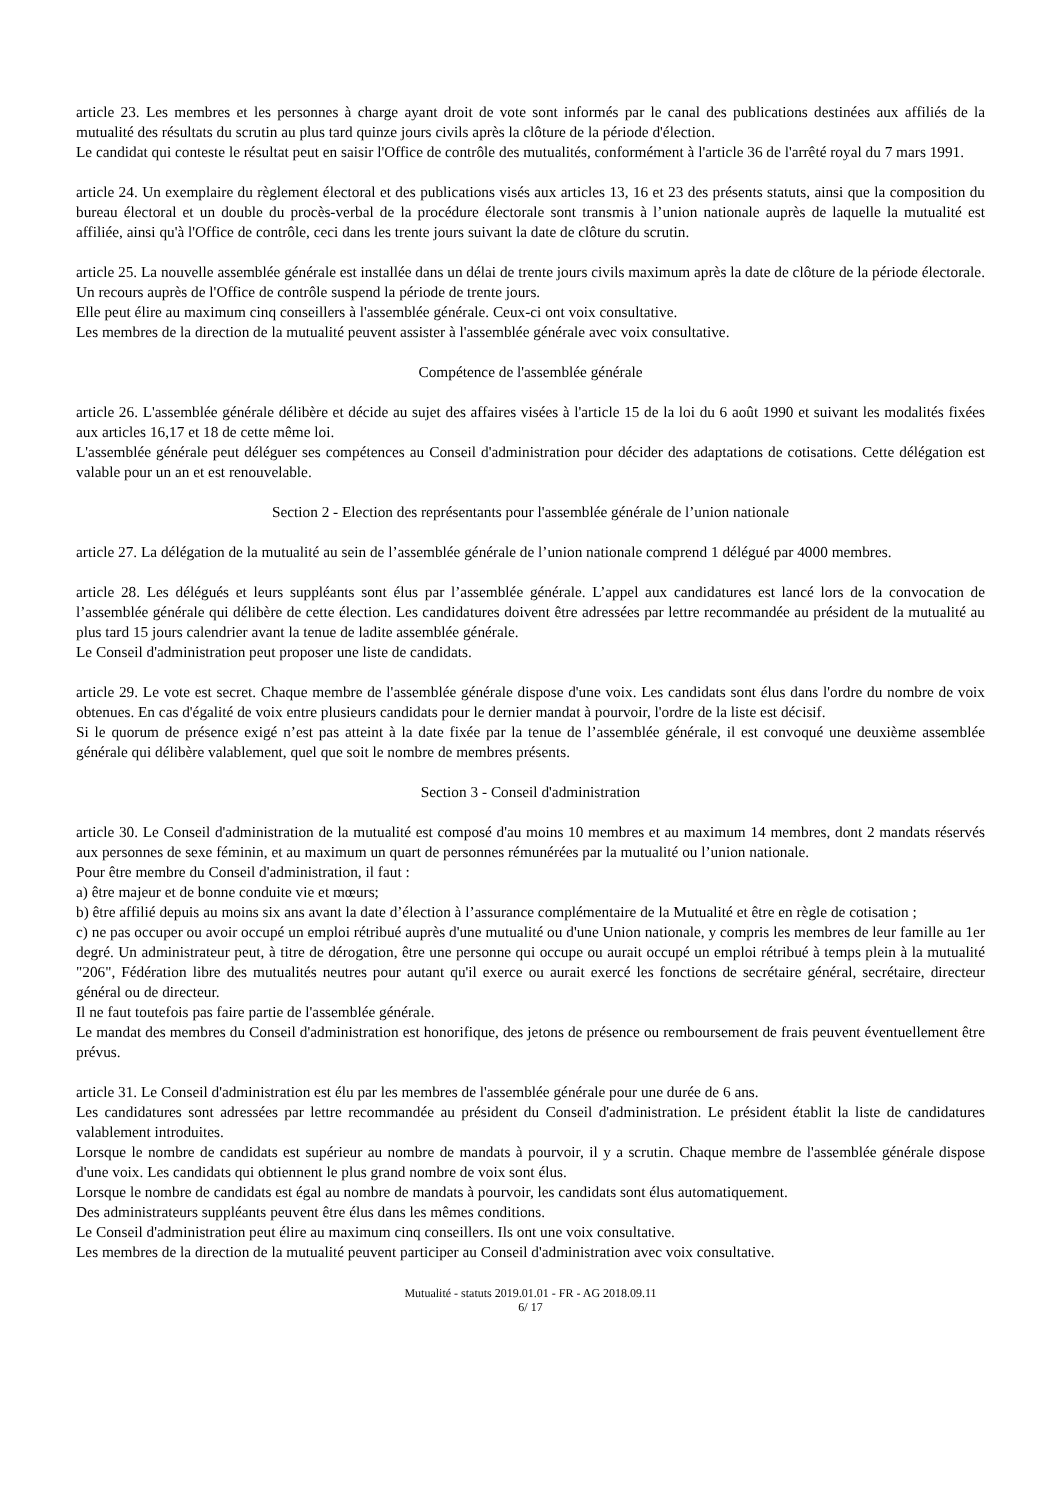article 23. Les membres et les personnes à charge ayant droit de vote sont informés par le canal des publications destinées aux affiliés de la mutualité des résultats du scrutin au plus tard quinze jours civils après la clôture de la période d'élection.
Le candidat qui conteste le résultat peut en saisir l'Office de contrôle des mutualités, conformément à l'article 36 de l'arrêté royal du 7 mars 1991.
article 24. Un exemplaire du règlement électoral et des publications visés aux articles 13, 16 et 23 des présents statuts, ainsi que la composition du bureau électoral et un double du procès-verbal de la procédure électorale sont transmis à l’union nationale auprès de laquelle la mutualité est affiliée, ainsi qu'à l'Office de contrôle, ceci dans les trente jours suivant la date de clôture du scrutin.
article 25. La nouvelle assemblée générale est installée dans un délai de trente jours civils maximum après la date de clôture de la période électorale. Un recours auprès de l'Office de contrôle suspend la période de trente jours.
Elle peut élire au maximum cinq conseillers à l'assemblée générale. Ceux-ci ont voix consultative.
Les membres de la direction de la mutualité peuvent assister à l'assemblée générale avec voix consultative.
Compétence de l'assemblée générale
article 26. L'assemblée générale délibère et décide au sujet des affaires visées à l'article 15 de la loi du 6 août 1990 et suivant les modalités fixées aux articles 16,17 et 18 de cette même loi.
L'assemblée générale peut déléguer ses compétences au Conseil d'administration pour décider des adaptations de cotisations. Cette délégation est valable pour un an et est renouvelable.
Section 2 - Election des représentants pour l'assemblée générale de l’union nationale
article 27. La délégation de la mutualité au sein de l’assemblée générale de l’union nationale comprend 1 délégué par 4000 membres.
article 28. Les délégués et leurs suppléants sont élus par l’assemblée générale. L’appel aux candidatures est lancé lors de la convocation de l’assemblée générale qui délibère de cette élection. Les candidatures doivent être adressées par lettre recommandée au président de la mutualité au plus tard 15 jours calendrier avant la tenue de ladite assemblée générale.
Le Conseil d'administration peut proposer une liste de candidats.
article 29. Le vote est secret. Chaque membre de l'assemblée générale dispose d'une voix. Les candidats sont élus dans l'ordre du nombre de voix obtenues. En cas d'égalité de voix entre plusieurs candidats pour le dernier mandat à pourvoir, l'ordre de la liste est décisif.
Si le quorum de présence exigé n’est pas atteint à la date fixée par la tenue de l’assemblée générale, il est convoqué une deuxième assemblée générale qui délibère valablement, quel que soit le nombre de membres présents.
Section 3 - Conseil d'administration
article 30. Le Conseil d'administration de la mutualité est composé d'au moins 10 membres et au maximum 14 membres, dont 2 mandats réservés aux personnes de sexe féminin, et au maximum un quart de personnes rémunérées par la mutualité ou l’union nationale.
Pour être membre du Conseil d'administration, il faut :
a) être majeur et de bonne conduite vie et mœurs;
b) être affilié depuis au moins six ans avant la date d’élection à l’assurance complémentaire de la Mutualité et être en règle de cotisation ;
c) ne pas occuper ou avoir occupé un emploi rétribué auprès d'une mutualité ou d'une Union nationale, y compris les membres de leur famille au 1er degré. Un administrateur peut, à titre de dérogation, être une personne qui occupe ou aurait occupé un emploi rétribué à temps plein à la mutualité "206", Fédération libre des mutualités neutres pour autant qu'il exerce ou aurait exercé les fonctions de secrétaire général, secrétaire, directeur général ou de directeur.
Il ne faut toutefois pas faire partie de l'assemblée générale.
Le mandat des membres du Conseil d'administration est honorifique, des jetons de présence ou remboursement de frais peuvent éventuellement être prévus.
article 31. Le Conseil d'administration est élu par les membres de l'assemblée générale pour une durée de 6 ans.
Les candidatures sont adressées par lettre recommandée au président du Conseil d'administration. Le président établit la liste de candidatures valablement introduites.
Lorsque le nombre de candidats est supérieur au nombre de mandats à pourvoir, il y a scrutin. Chaque membre de l'assemblée générale dispose d'une voix. Les candidats qui obtiennent le plus grand nombre de voix sont élus.
Lorsque le nombre de candidats est égal au nombre de mandats à pourvoir, les candidats sont élus automatiquement.
Des administrateurs suppléants peuvent être élus dans les mêmes conditions.
Le Conseil d'administration peut élire au maximum cinq conseillers. Ils ont une voix consultative.
Les membres de la direction de la mutualité peuvent participer au Conseil d'administration avec voix consultative.
Mutualité - statuts 2019.01.01 - FR - AG 2018.09.11
6/ 17